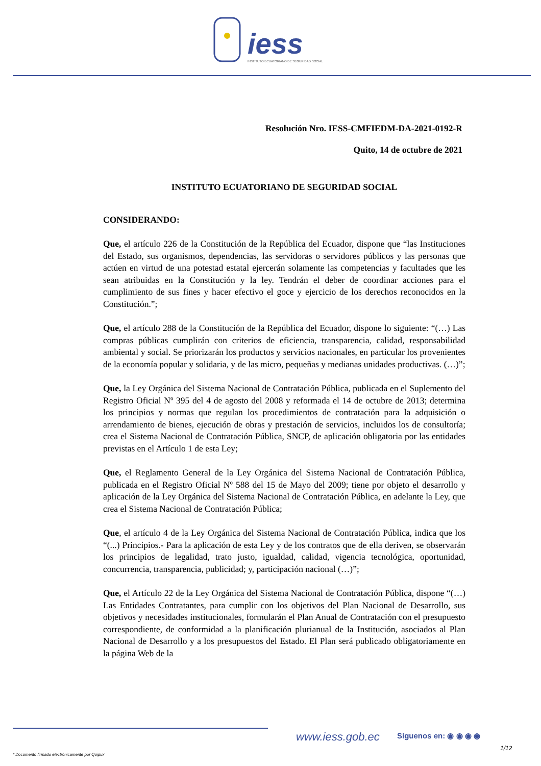iess
INSTITUTO ECUATORIANO DE SEGURIDAD SOCIAL
Resolución Nro. IESS-CMFIEDM-DA-2021-0192-R
Quito, 14 de octubre de 2021
INSTITUTO ECUATORIANO DE SEGURIDAD SOCIAL
CONSIDERANDO:
Que, el artículo 226 de la Constitución de la República del Ecuador, dispone que “las Instituciones del Estado, sus organismos, dependencias, las servidoras o servidores públicos y las personas que actúen en virtud de una potestad estatal ejercerán solamente las competencias y facultades que les sean atribuidas en la Constitución y la ley. Tendrán el deber de coordinar acciones para el cumplimiento de sus fines y hacer efectivo el goce y ejercicio de los derechos reconocidos en la Constitución.”;
Que, el artículo 288 de la Constitución de la República del Ecuador, dispone lo siguiente: “(…) Las compras públicas cumplirán con criterios de eficiencia, transparencia, calidad, responsabilidad ambiental y social. Se priorizarán los productos y servicios nacionales, en particular los provenientes de la economía popular y solidaria, y de las micro, pequeñas y medianas unidades productivas. (…)”;
Que, la Ley Orgánica del Sistema Nacional de Contratación Pública, publicada en el Suplemento del Registro Oficial Nº 395 del 4 de agosto del 2008 y reformada el 14 de octubre de 2013; determina los principios y normas que regulan los procedimientos de contratación para la adquisición o arrendamiento de bienes, ejecución de obras y prestación de servicios, incluidos los de consultoría; crea el Sistema Nacional de Contratación Pública, SNCP, de aplicación obligatoria por las entidades previstas en el Artículo 1 de esta Ley;
Que, el Reglamento General de la Ley Orgánica del Sistema Nacional de Contratación Pública, publicada en el Registro Oficial Nº 588 del 15 de Mayo del 2009; tiene por objeto el desarrollo y aplicación de la Ley Orgánica del Sistema Nacional de Contratación Pública, en adelante la Ley, que crea el Sistema Nacional de Contratación Pública;
Que, el artículo 4 de la Ley Orgánica del Sistema Nacional de Contratación Pública, indica que los “(...) Principios.- Para la aplicación de esta Ley y de los contratos que de ella deriven, se observarán los principios de legalidad, trato justo, igualdad, calidad, vigencia tecnológica, oportunidad, concurrencia, transparencia, publicidad; y, participación nacional (…)”;
Que, el Artículo 22 de la Ley Orgánica del Sistema Nacional de Contratación Pública, dispone “(…) Las Entidades Contratantes, para cumplir con los objetivos del Plan Nacional de Desarrollo, sus objetivos y necesidades institucionales, formularán el Plan Anual de Contratación con el presupuesto correspondiente, de conformidad a la planificación plurianual de la Institución, asociados al Plan Nacional de Desarrollo y a los presupuestos del Estado. El Plan será publicado obligatoriamente en la página Web de la
www.iess.gob.ec Síguenos en: ◉ ◉ ◉ ◉
1/12
* Documento firmado electrónicamente por Quipux